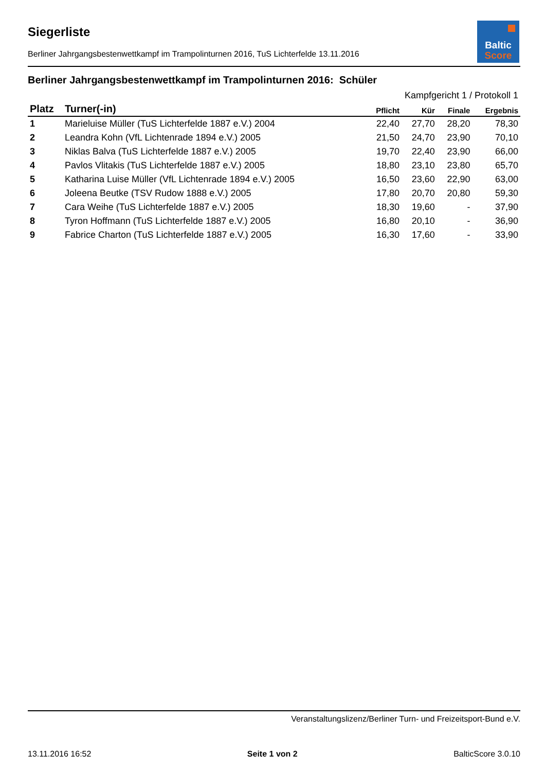Baltic
Score
Siegerliste
Berliner Jahrgangsbestenwettkampf im Trampolinturnen 2016, TuS Lichterfelde 13.11.2016
Berliner Jahrgangsbestenwettkampf im Trampolinturnen 2016: Schüler
| Kampfgericht 1 / Protokoll 1 | | | | | |
| --- | --- | --- | --- | --- | --- |
| Platz | Turner(-in) | Pflicht | Kür | Finale | Ergebnis |
| 1 | Marieluise Müller (TuS Lichterfelde 1887 e.V.) 2004 | 22,40 | 27,70 | 28,20 | 78,30 |
| 2 | Leandra Kohn (VfL Lichtenrade 1894 e.V.) 2005 | 21,50 | 24,70 | 23,90 | 70,10 |
| 3 | Niklas Balva (TuS Lichterfelde 1887 e.V.) 2005 | 19,70 | 22,40 | 23,90 | 66,00 |
| 4 | Pavlos Vlitakis (TuS Lichterfelde 1887 e.V.) 2005 | 18,80 | 23,10 | 23,80 | 65,70 |
| 5 | Katharina Luise Müller (VfL Lichtenrade 1894 e.V.) 2005 | 16,50 | 23,60 | 22,90 | 63,00 |
| 6 | Joleena Beutke (TSV Rudow 1888 e.V.) 2005 | 17,80 | 20,70 | 20,80 | 59,30 |
| 7 | Cara Weihe (TuS Lichterfelde 1887 e.V.) 2005 | 18,30 | 19,60 | - | 37,90 |
| 8 | Tyron Hoffmann (TuS Lichterfelde 1887 e.V.) 2005 | 16,80 | 20,10 | - | 36,90 |
| 9 | Fabrice Charton (TuS Lichterfelde 1887 e.V.) 2005 | 16,30 | 17,60 | - | 33,90 |
Veranstaltungslizenz/Berliner Turn- und Freizeitsport-Bund e.V.
13.11.2016 16:52 Seite 1 von 2 BalticScore 3.0.10